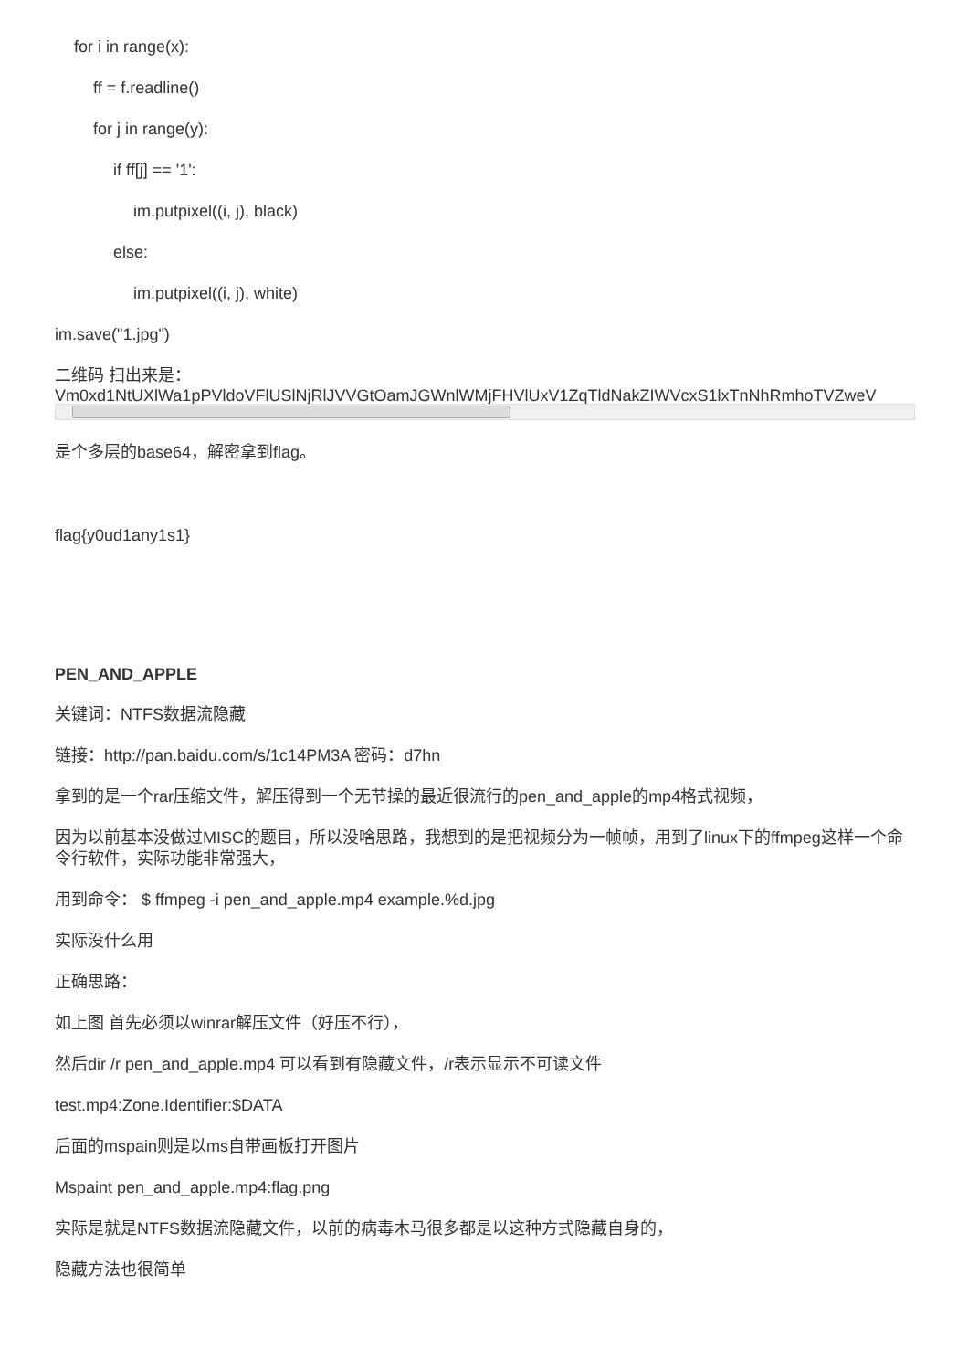for i in range(x):
ff = f.readline()
for j in range(y):
if ff[j] == '1':
im.putpixel((i, j), black)
else:
im.putpixel((i, j), white)
im.save("1.jpg")
二维码 扫出来是：
Vm0xd1NtUXlWa1pPVldoVFlUSlNjRlJVVGtOamJGWnlWMjFHVlUxV1ZqTldNakZIWVcxS1lxTnNhRmhoTVZweV
是个多层的base64，解密拿到flag。
flag{y0ud1any1s1}
PEN_AND_APPLE
关键词：NTFS数据流隐藏
链接：http://pan.baidu.com/s/1c14PM3A 密码：d7hn
拿到的是一个rar压缩文件，解压得到一个无节操的最近很流行的pen_and_apple的mp4格式视频，
因为以前基本没做过MISC的题目，所以没啥思路，我想到的是把视频分为一帧帧，用到了linux下的ffmpeg这样一个命令行软件，实际功能非常强大，
用到命令： $ ffmpeg -i pen_and_apple.mp4 example.%d.jpg
实际没什么用
正确思路：
如上图 首先必须以winrar解压文件（好压不行），
然后dir /r pen_and_apple.mp4 可以看到有隐藏文件，/r表示显示不可读文件
test.mp4:Zone.Identifier:$DATA
后面的mspain则是以ms自带画板打开图片
Mspaint pen_and_apple.mp4:flag.png
实际是就是NTFS数据流隐藏文件，以前的病毒木马很多都是以这种方式隐藏自身的，
隐藏方法也很简单